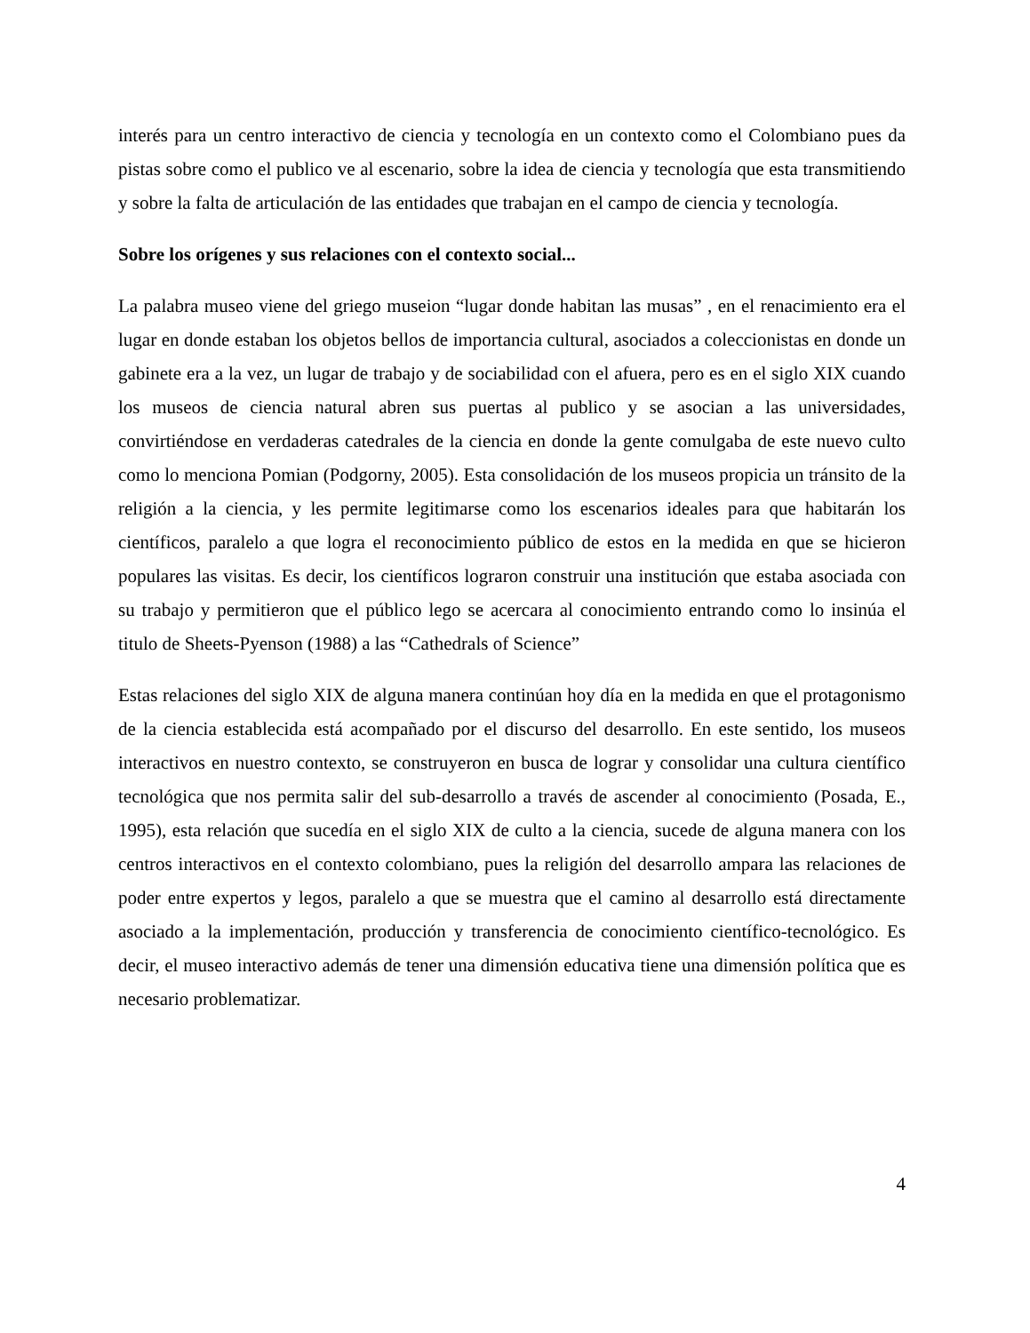interés para un centro interactivo de ciencia y tecnología en un contexto como el Colombiano pues da pistas sobre como el publico ve al escenario, sobre la idea de ciencia y tecnología que esta transmitiendo y sobre la falta de articulación de las entidades que trabajan en el campo de ciencia y tecnología.
Sobre los orígenes y sus relaciones con el contexto social...
La palabra museo viene del griego museion “lugar donde habitan las musas” , en el renacimiento era el lugar en donde estaban los objetos bellos de importancia cultural, asociados a coleccionistas en donde un gabinete era a la vez, un lugar de trabajo y de sociabilidad con el afuera, pero es en el siglo XIX cuando los museos de ciencia natural abren sus puertas al publico y se asocian a las universidades, convirtiéndose en verdaderas catedrales de la ciencia en donde la gente comulgaba de este nuevo culto como lo menciona Pomian (Podgorny, 2005). Esta consolidación de los museos propicia un tránsito de la religión a la ciencia, y les permite legitimarse como los escenarios ideales para que habitarán los científicos, paralelo a que logra el reconocimiento público de estos en la medida en que se hicieron populares las visitas. Es decir, los científicos lograron construir una institución que estaba asociada con su trabajo y permitieron que el público lego se acercara al conocimiento entrando como lo insinúa el titulo de Sheets-Pyenson (1988) a las “Cathedrals of Science”
Estas relaciones del siglo XIX de alguna manera continúan hoy día en la medida en que el protagonismo de la ciencia establecida está acompañado por el discurso del desarrollo. En este sentido, los museos interactivos en nuestro contexto, se construyeron en busca de lograr y consolidar una cultura científico tecnológica que nos permita salir del sub-desarrollo a través de ascender al conocimiento (Posada, E., 1995), esta relación que sucedía en el siglo XIX de culto a la ciencia, sucede de alguna manera con los centros interactivos en el contexto colombiano, pues la religión del desarrollo ampara las relaciones de poder entre expertos y legos, paralelo a que se muestra que el camino al desarrollo está directamente asociado a la implementación, producción y transferencia de conocimiento científico-tecnológico. Es decir, el museo interactivo además de tener una dimensión educativa tiene una dimensión política que es necesario problematizar.
4